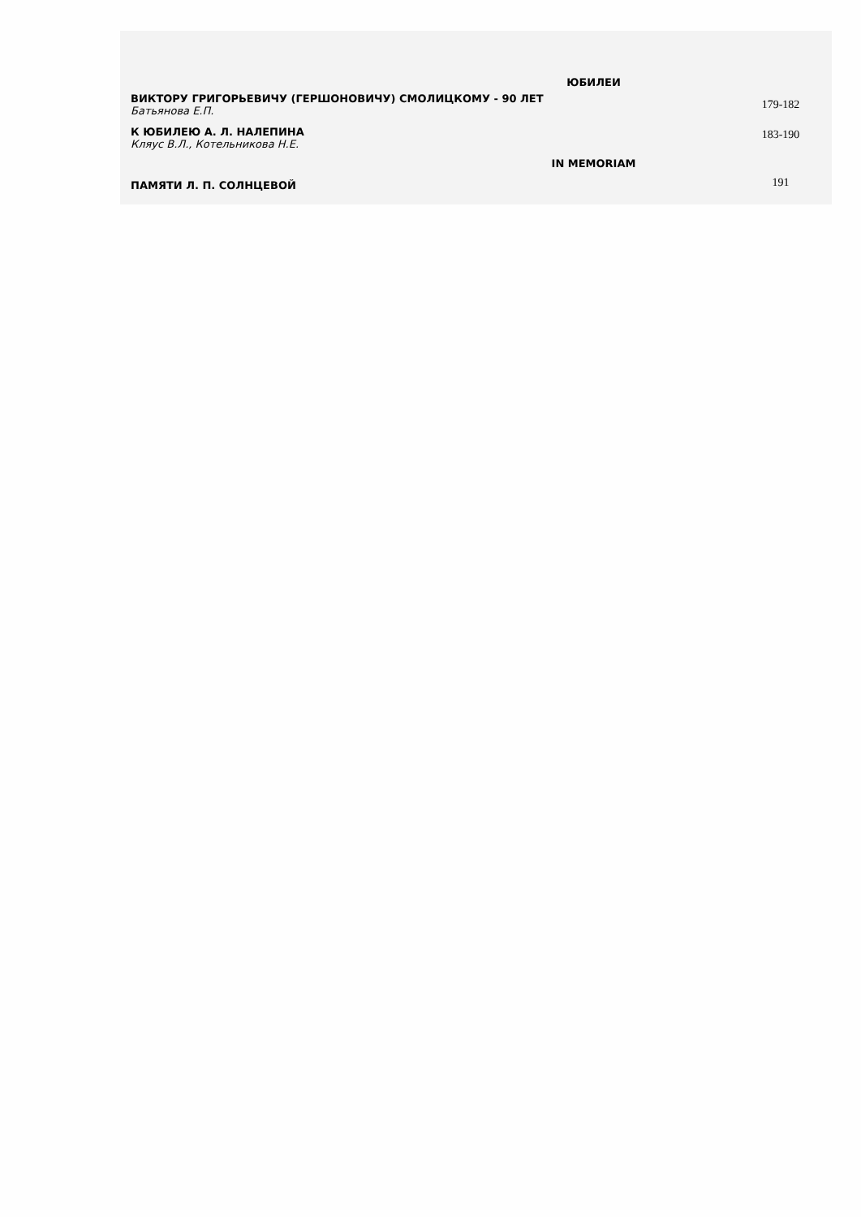| ЮБИЛЕИ | |
| --- | --- |
| ВИКТОРУ ГРИГОРЬЕВИЧУ (ГЕРШОНОВИЧУ) СМОЛИЦКОМУ - 90 ЛЕТ Батьянова Е.П. | 179-182 |
| К ЮБИЛЕЮ А. Л. НАЛЕПИНА Кляус В.Л., Котельникова Н.Е. | 183-190 |
| IN MEMORIAM | |
| ПАМЯТИ Л. П. СОЛНЦЕВОЙ | 191 |